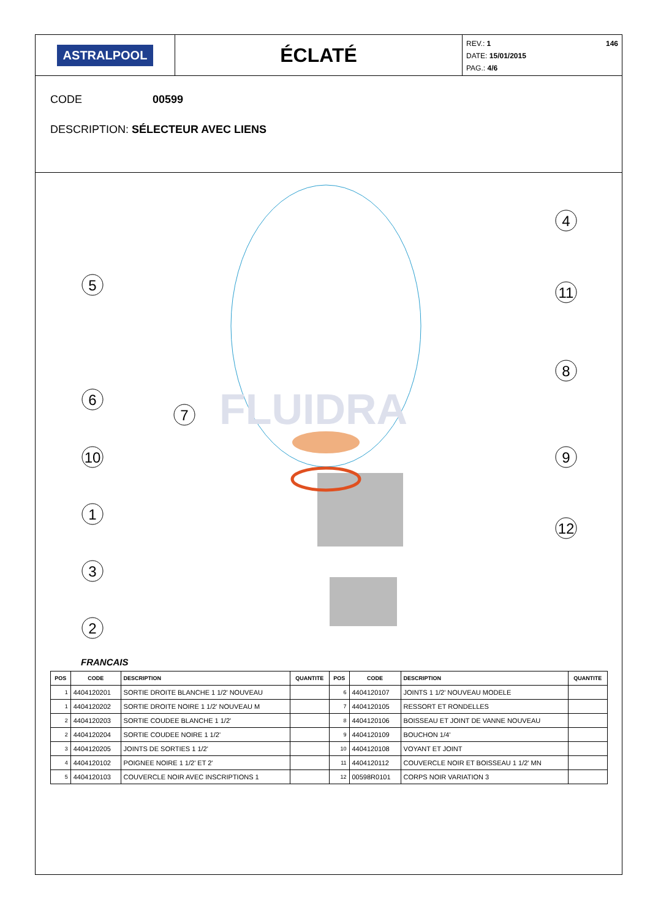ASTRALPOOL
ÉCLATÉ
REV.: 1
DATE: 15/01/2015
PAG.: 4/6
146
CODE 00599
DESCRIPTION: SÉLECTEUR AVEC LIENS
FLUIDRA
5
4
11
8
6
7
10
9
1
12
3
2
FRANCAIS
| POS | CODE | DESCRIPTION | QUANTITE | POS | CODE | DESCRIPTION | QUANTITE |
| --- | --- | --- | --- | --- | --- | --- | --- |
| 1 | 4404120201 | SORTIE DROITE BLANCHE 1 1/2' NOUVEAU | | 6 | 4404120107 | JOINTS 1 1/2' NOUVEAU MODELE | |
| 1 | 4404120202 | SORTIE DROITE NOIRE 1 1/2' NOUVEAU M | | 7 | 4404120105 | RESSORT ET RONDELLES | |
| 2 | 4404120203 | SORTIE COUDEE BLANCHE 1 1/2' | | 8 | 4404120106 | BOISSEAU ET JOINT DE VANNE NOUVEAU | |
| 2 | 4404120204 | SORTIE COUDEE NOIRE 1 1/2' | | 9 | 4404120109 | BOUCHON 1/4' | |
| 3 | 4404120205 | JOINTS DE SORTIES 1 1/2' | | 10 | 4404120108 | VOYANT ET JOINT | |
| 4 | 4404120102 | POIGNEE NOIRE 1 1/2' ET 2' | | 11 | 4404120112 | COUVERCLE NOIR ET BOISSEAU 1 1/2' MN | |
| 5 | 4404120103 | COUVERCLE NOIR AVEC INSCRIPTIONS 1 | | 12 | 00598R0101 | CORPS NOIR VARIATION 3 | |